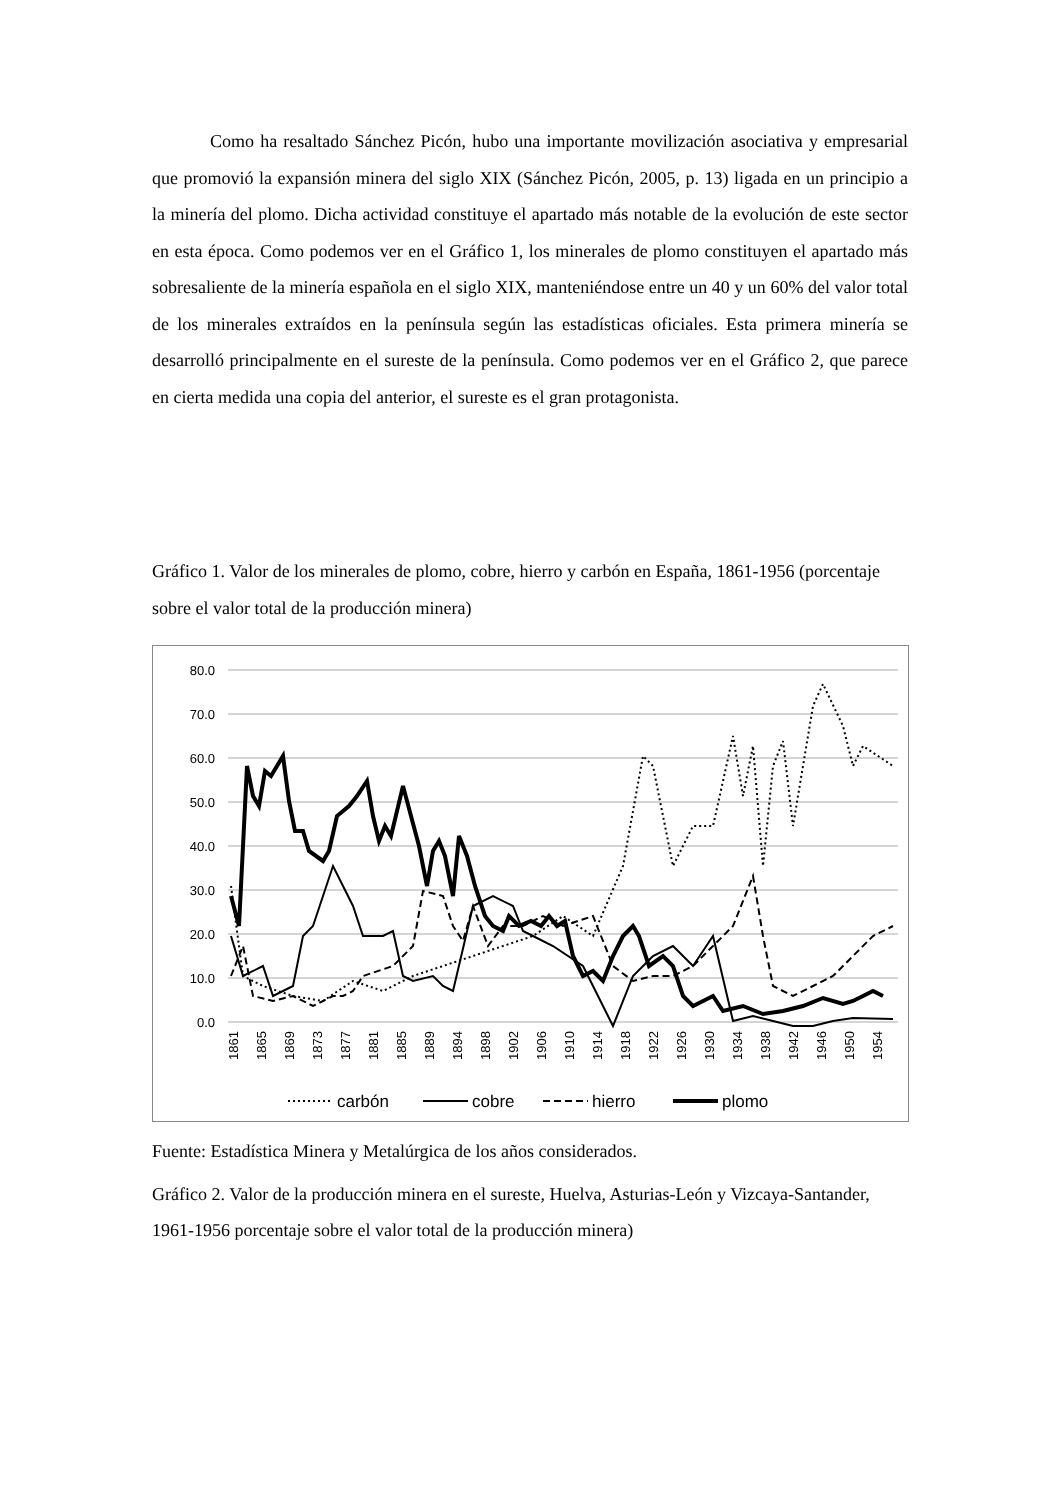Como ha resaltado Sánchez Picón, hubo una importante movilización asociativa y empresarial que promovió la expansión minera del siglo XIX (Sánchez Picón, 2005, p. 13) ligada en un principio a la minería del plomo. Dicha actividad constituye el apartado más notable de la evolución de este sector en esta época. Como podemos ver en el Gráfico 1, los minerales de plomo constituyen el apartado más sobresaliente de la minería española en el siglo XIX, manteniéndose entre un 40 y un 60% del valor total de los minerales extraídos en la península según las estadísticas oficiales. Esta primera minería se desarrolló principalmente en el sureste de la península. Como podemos ver en el Gráfico 2, que parece en cierta medida una copia del anterior, el sureste es el gran protagonista.
Gráfico 1. Valor de los minerales de plomo, cobre, hierro y carbón en España, 1861-1956 (porcentaje sobre el valor total de la producción minera)
80.0
70.0
60.0
50.0
40.0
30.0
20.0
10.0
0.0
1861
1865
1869
1873
1877
1881
1885
1889
1894
1898
1902
1906
1910
1914
1918
1922
1926
1930
1934
1938
1942
1946
1950
1954
carbón
cobre
hierro
plomo
Fuente: Estadística Minera y Metalúrgica de los años considerados.
Gráfico 2. Valor de la producción minera en el sureste, Huelva, Asturias-León y Vizcaya-Santander, 1961-1956 porcentaje sobre el valor total de la producción minera)